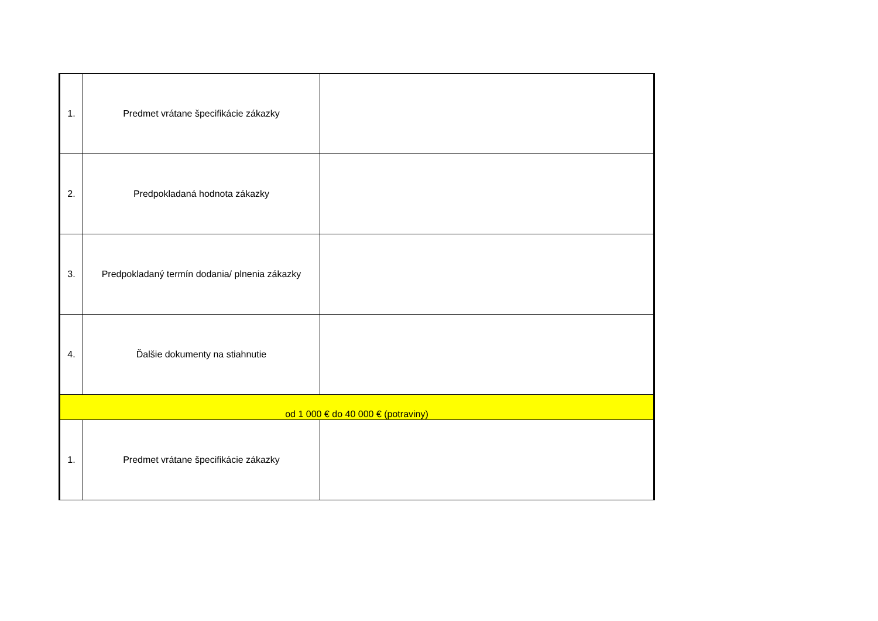| 1. | Predmet vrátane špecifikácie zákazky | |
| 2. | Predpokladaná hodnota zákazky | |
| 3. | Predpokladaný termín dodania/ plnenia zákazky | |
| 4. | Ďalšie dokumenty na stiahnutie | |
| od 1 000 € do 40 000 € (potraviny) | | |
| 1. | Predmet vrátane špecifikácie zákazky | |